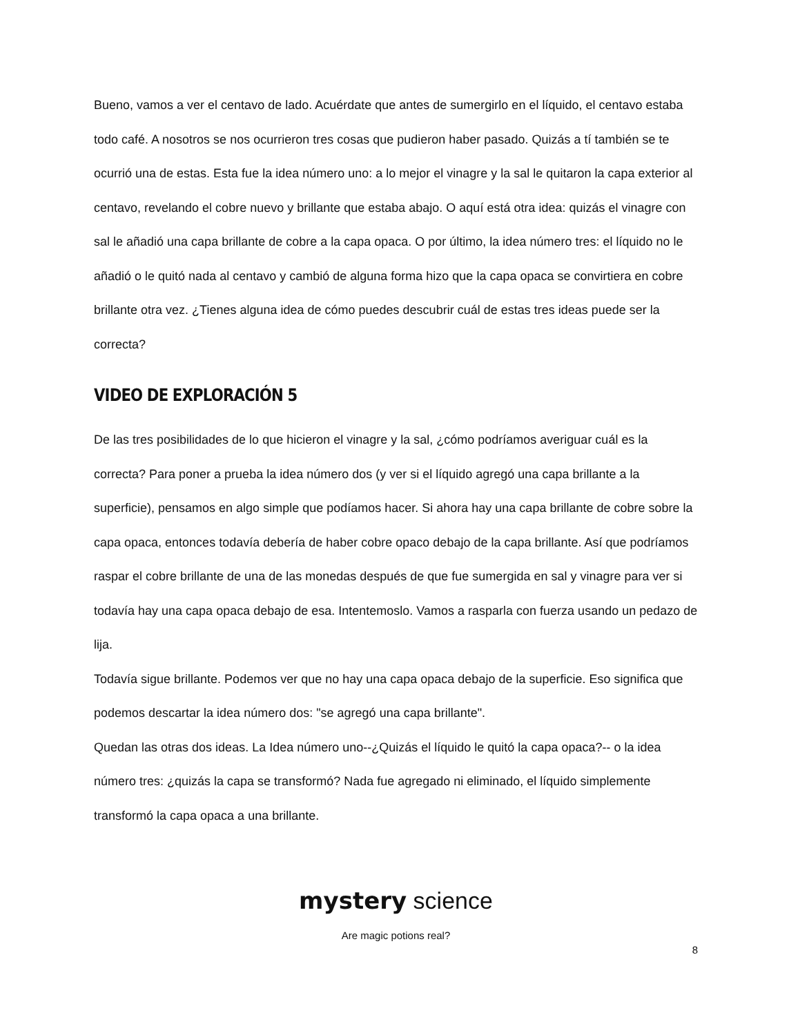Bueno, vamos a ver el centavo de lado. Acuérdate que antes de sumergirlo en el líquido, el centavo estaba todo café. A nosotros se nos ocurrieron tres cosas que pudieron haber pasado. Quizás a tí también se te ocurrió una de estas. Esta fue la idea número uno: a lo mejor el vinagre y la sal le quitaron la capa exterior al centavo, revelando el cobre nuevo y brillante que estaba abajo. O aquí está otra idea: quizás el vinagre con sal le añadió una capa brillante de cobre a la capa opaca. O por último, la idea número tres: el líquido no le añadió o le quitó nada al centavo y cambió de alguna forma hizo que la capa opaca se convirtiera en cobre brillante otra vez. ¿Tienes alguna idea de cómo puedes descubrir cuál de estas tres ideas puede ser la correcta?
VIDEO DE EXPLORACIÓN 5
De las tres posibilidades de lo que hicieron el vinagre y la sal, ¿cómo podríamos averiguar cuál es la correcta? Para poner a prueba la idea número dos (y ver si el líquido agregó una capa brillante a la superficie), pensamos en algo simple que podíamos hacer. Si ahora hay una capa brillante de cobre sobre la capa opaca, entonces todavía debería de haber cobre opaco debajo de la capa brillante. Así que podríamos raspar el cobre brillante de una de las monedas después de que fue sumergida en sal y vinagre para ver si todavía hay una capa opaca debajo de esa. Intentemoslo. Vamos a rasparla con fuerza usando un pedazo de lija.
Todavía sigue brillante. Podemos ver que no hay una capa opaca debajo de la superficie. Eso significa que podemos descartar la idea número dos: "se agregó una capa brillante".
Quedan las otras dos ideas. La Idea número uno--¿Quizás el líquido le quitó la capa opaca?-- o la idea número tres: ¿quizás la capa se transformó? Nada fue agregado ni eliminado, el líquido simplemente transformó la capa opaca a una brillante.
mystery science
Are magic potions real?
8